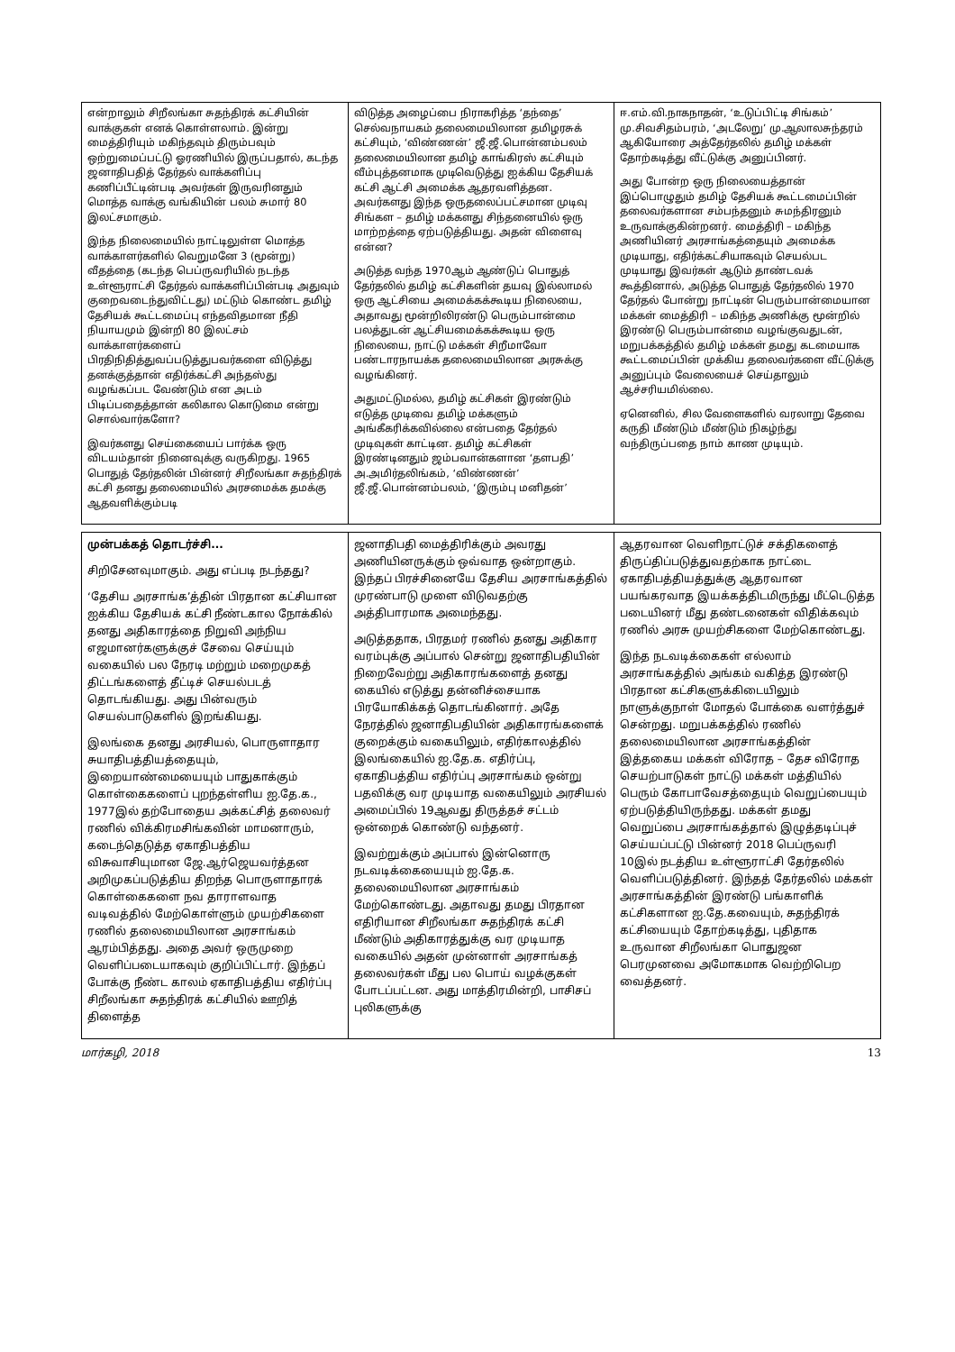என்றாலும் சிறீலங்கா சுதந்திரக் கட்சியின் வாக்குகள் எனக் கொள்ளலாம். இன்று மைத்திரியும் மகிந்தவும் திரும்பவும் ஒற்றுமைப்பட்டு ஓரணியில் இருப்பதால், கடந்த ஜனாதிபதித் தேர்தல் வாக்களிப்பு கணிப்பீட்டின்படி அவர்கள் இருவரினதும் மொத்த வாக்கு வங்கியின் பலம் சுமார் 80 இலட்சமாகும்.
இந்த நிலைமையில் நாட்டிலுள்ள மொத்த வாக்காளர்களில் வெறுமனே 3 (மூன்று) வீதத்தை (கடந்த பெப்ருவரியில் நடந்த உள்ளூராட்சி தேர்தல் வாக்களிப்பின்படி அதுவும் குறைவடைந்துவிட்டது) மட்டும் கொண்ட தமிழ் தேசியக் கூட்டமைப்பு எந்தவிதமான நீதி நியாயமும் இன்றி 80 இலட்சம் வாக்காளர்களைப் பிரதிநிதித்துவப்படுத்துபவர்களை விடுத்து தனக்குத்தான் எதிர்க்கட்சி அந்தஸ்து வழங்கப்பட வேண்டும் என அடம் பிடிப்பதைத்தான் கலிகால கொடுமை என்று சொல்வார்களோ?
இவர்களது செய்கையைப் பார்க்க ஒரு விடயம்தான் நினைவுக்கு வருகிறது. 1965 பொதுத் தேர்தலின் பின்னர் சிறீலங்கா சுதந்திரக் கட்சி தனது தலைமையில் அரசமைக்க தமக்கு ஆதவளிக்கும்படி
விடுத்த அழைப்பை நிராகரித்த ‘தந்தை’ செல்வநாயகம் தலைமையிலான தமிழரசுக் கட்சியும், ‘விண்ணன்’ ஜீ.ஜீ.பொன்னம்பலம் தலைமையிலான தமிழ் காங்கிரஸ் கட்சியும் வீம்புத்தனமாக முடிவெடுத்து ஐக்கிய தேசியக் கட்சி ஆட்சி அமைக்க ஆதரவளித்தன. அவர்களது இந்த ஒருதலைப்பட்சமான முடிவு சிங்கள – தமிழ் மக்களது சிந்தனையில் ஒரு மாற்றத்தை ஏற்படுத்தியது. அதன் விளைவு என்ன?
அடுத்த வந்த 1970ஆம் ஆண்டுப் பொதுத் தேர்தலில் தமிழ் கட்சிகளின் தயவு இல்லாமல் ஒரு ஆட்சியை அமைக்கக்கூடிய நிலையை, அதாவது மூன்றிலிரண்டு பெரும்பான்மை பலத்துடன் ஆட்சியமைக்கக்கூடிய ஒரு நிலையை, நாட்டு மக்கள் சிறீமாவோ பண்டாரநாயக்க தலைமையிலான அரசுக்கு வழங்கினர்.
அதுமட்டுமல்ல, தமிழ் கட்சிகள் இரண்டும் எடுத்த முடிவை தமிழ் மக்களும் அங்கீகரிக்கவில்லை என்பதை தேர்தல் முடிவுகள் காட்டின. தமிழ் கட்சிகள் இரண்டினதும் ஜம்பவான்களான ‘தளபதி’ அ.அமிர்தலிங்கம், ‘விண்ணன்’ ஜீ.ஜீ.பொன்னம்பலம், ‘இரும்பு மனிதன்’
ஈ.எம்.வி.நாகநாதன், ‘உடுப்பிட்டி சிங்கம்’ மு.சிவசிதம்பரம், ‘அடலேறு’ மு.ஆலாலசுந்தரம் ஆகியோரை அத்தேர்தலில் தமிழ் மக்கள் தோற்கடித்து வீட்டுக்கு அனுப்பினர்.
அது போன்ற ஒரு நிலையைத்தான் இப்பொழுதும் தமிழ் தேசியக் கூட்டமைப்பின் தலைவர்களான சம்பந்தனும் சுமந்திரனும் உருவாக்குகின்றனர். மைத்திரி – மகிந்த அணியினர் அரசாங்கத்தையும் அமைக்க முடியாது, எதிர்க்கட்சியாகவும் செயல்பட முடியாது இவர்கள் ஆடும் தாண்டவக் கூத்தினால், அடுத்த பொதுத் தேர்தலில் 1970 தேர்தல் போன்று நாட்டின் பெரும்பான்மையான மக்கள் மைத்திரி – மகிந்த அணிக்கு மூன்றில் இரண்டு பெரும்பான்மை வழங்குவதுடன், மறுபக்கத்தில் தமிழ் மக்கள் தமது கடமையாக கூட்டமைப்பின் முக்கிய தலைவர்களை வீட்டுக்கு அனுப்பும் வேலையைச் செய்தாலும் ஆச்சரியமில்லை.
ஏனெனில், சில வேளைகளில் வரலாறு தேவை கருதி மீண்டும் மீண்டும் நிகழ்ந்து வந்திருப்பதை நாம் காண முடியும்.
முன்பக்கத் தொடர்ச்சி...
சிறிசேனவுமாகும். அது எப்படி நடந்தது?
‘தேசிய அரசாங்க’த்தின் பிரதான கட்சியான ஐக்கிய தேசியக் கட்சி நீண்டகால நோக்கில் தனது அதிகாரத்தை நிறுவி அந்நிய எஜமானர்களுக்குச் சேவை செய்யும் வகையில் பல நேரடி மற்றும் மறைமுகத் திட்டங்களைத் தீட்டிச் செயல்படத் தொடங்கியது. அது பின்வரும் செயல்பாடுகளில் இறங்கியது.
இலங்கை தனது அரசியல், பொருளாதார சுயாதிபத்தியத்தையும், இறையாண்மையையும் பாதுகாக்கும் கொள்கைகளைப் புறந்தள்ளிய ஐ.தே.க., 1977இல் தற்போதைய அக்கட்சித் தலைவர் ரணில் விக்கிரமசிங்கவின் மாமனாரும், கடைந்தெடுத்த ஏகாதிபத்திய விசுவாசியுமான ஜே.ஆர்ஜெயவர்த்தன அறிமுகப்படுத்திய திறந்த பொருளாதாரக் கொள்கைகளை நவ தாராளவாத வடிவத்தில் மேற்கொள்ளும் முயற்சிகளை ரணில் தலைமையிலான அரசாங்கம் ஆரம்பித்தது. அதை அவர் ஒருமுறை வெளிப்படையாகவும் குறிப்பிட்டார். இந்தப் போக்கு நீண்ட காலம் ஏகாதிபத்திய எதிர்ப்பு சிறீலங்கா சுதந்திரக் கட்சியில் ஊறித் திளைத்த
ஜனாதிபதி மைத்திரிக்கும் அவரது அணியினருக்கும் ஒவ்வாத ஒன்றாகும். இந்தப் பிரச்சினையே தேசிய அரசாங்கத்தில் முரண்பாடு முளை விடுவதற்கு அத்திபாரமாக அமைந்தது.
அடுத்ததாக, பிரதமர் ரணில் தனது அதிகார வரம்புக்கு அப்பால் சென்று ஜனாதிபதியின் நிறைவேற்று அதிகாரங்களைத் தனது கையில் எடுத்து தன்னிச்சையாக பிரயோகிக்கத் தொடங்கினார். அதே நேரத்தில் ஜனாதிபதியின் அதிகாரங்களைக் குறைக்கும் வகையிலும், எதிர்காலத்தில் இலங்கையில் ஐ.தே.க. எதிர்ப்பு, ஏகாதிபத்திய எதிர்ப்பு அரசாங்கம் ஒன்று பதவிக்கு வர முடியாத வகையிலும் அரசியல் அமைப்பில் 19ஆவது திருத்தச் சட்டம் ஒன்றைக் கொண்டு வந்தனர்.
இவற்றுக்கும் அப்பால் இன்னொரு நடவடிக்கையையும் ஐ.தே.க. தலைமையிலான அரசாங்கம் மேற்கொண்டது. அதாவது தமது பிரதான எதிரியான சிறீலங்கா சுதந்திரக் கட்சி மீண்டும் அதிகாரத்துக்கு வர முடியாத வகையில் அதன் முன்னாள் அரசாங்கத் தலைவர்கள் மீது பல பொய் வழக்குகள் போடப்பட்டன. அது மாத்திரமின்றி, பாசிசப் புலிகளுக்கு
ஆதரவான வெளிநாட்டுச் சக்திகளைத் திருப்திப்படுத்துவதற்காக நாட்டை ஏகாதிபத்தியத்துக்கு ஆதரவான பயங்கரவாத இயக்கத்திடமிருந்து மீட்டெடுத்த படையினர் மீது தண்டனைகள் விதிக்கவும் ரணில் அரசு முயற்சிகளை மேற்கொண்டது.
இந்த நடவடிக்கைகள் எல்லாம் அரசாங்கத்தில் அங்கம் வகித்த இரண்டு பிரதான கட்சிகளுக்கிடையிலும் நாளுக்குநாள் மோதல் போக்கை வளர்த்துச் சென்றது. மறுபக்கத்தில் ரணில் தலைமையிலான அரசாங்கத்தின் இத்தகைய மக்கள் விரோத – தேச விரோத செயற்பாடுகள் நாட்டு மக்கள் மத்தியில் பெரும் கோபாவேசத்தையும் வெறுப்பையும் ஏற்படுத்தியிருந்தது. மக்கள் தமது வெறுப்பை அரசாங்கத்தால் இழுத்தடிப்புச் செய்யப்பட்டு பின்னர் 2018 பெப்ருவரி 10இல் நடத்திய உள்ளூராட்சி தேர்தலில் வெளிப்படுத்தினர். இந்தத் தேர்தலில் மக்கள் அரசாங்கத்தின் இரண்டு பங்காளிக் கட்சிகளான ஐ.தே.கவையும், சுதந்திரக் கட்சியையும் தோற்கடித்து, புதிதாக உருவான சிறீலங்கா பொதுஜன பெரமுனவை அமோகமாக வெற்றிபெற வைத்தனர்.
மார்கழி, 2018 13